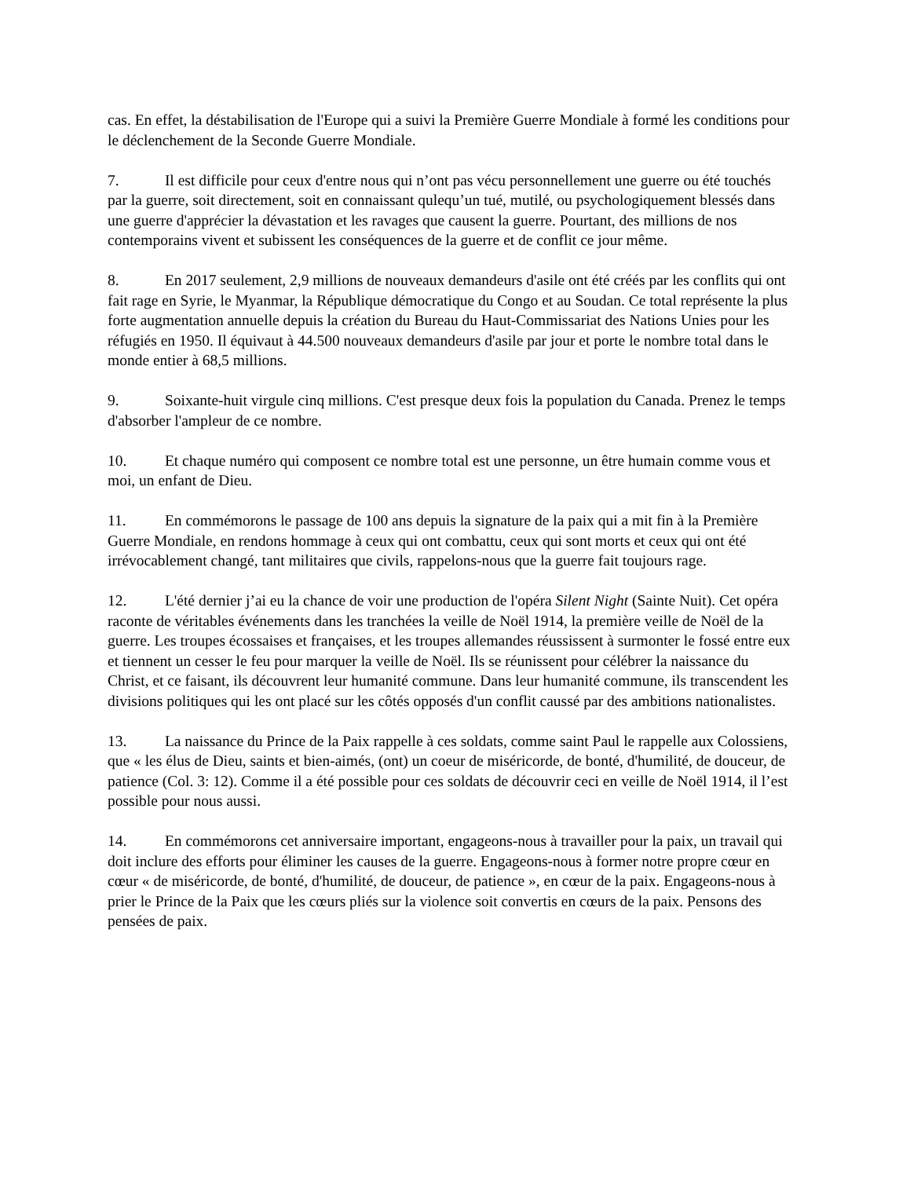cas. En effet, la déstabilisation de l'Europe qui a suivi la Première Guerre Mondiale à formé les conditions pour le déclenchement de la Seconde Guerre Mondiale.
7. Il est difficile pour ceux d'entre nous qui n’ont pas vécu personnellement une guerre ou été touchés par la guerre, soit directement, soit en connaissant qulequ’un tué, mutilé, ou psychologiquement blessés dans une guerre d'apprécier la dévastation et les ravages que causent la guerre. Pourtant, des millions de nos contemporains vivent et subissent les conséquences de la guerre et de conflit ce jour même.
8. En 2017 seulement, 2,9 millions de nouveaux demandeurs d'asile ont été créés par les conflits qui ont fait rage en Syrie, le Myanmar, la République démocratique du Congo et au Soudan. Ce total représente la plus forte augmentation annuelle depuis la création du Bureau du Haut-Commissariat des Nations Unies pour les réfugiés en 1950. Il équivaut à 44.500 nouveaux demandeurs d'asile par jour et porte le nombre total dans le monde entier à 68,5 millions.
9. Soixante-huit virgule cinq millions. C'est presque deux fois la population du Canada. Prenez le temps d'absorber l'ampleur de ce nombre.
10. Et chaque numéro qui composent ce nombre total est une personne, un être humain comme vous et moi, un enfant de Dieu.
11. En commémorons le passage de 100 ans depuis la signature de la paix qui a mit fin à la Première Guerre Mondiale, en rendons hommage à ceux qui ont combattu, ceux qui sont morts et ceux qui ont été irrévocablement changé, tant militaires que civils, rappelons-nous que la guerre fait toujours rage.
12. L'été dernier j’ai eu la chance de voir une production de l'opéra Silent Night (Sainte Nuit). Cet opéra raconte de véritables événements dans les tranchées la veille de Noël 1914, la première veille de Noël de la guerre. Les troupes écossaises et françaises, et les troupes allemandes réussissent à surmonter le fossé entre eux et tiennent un cesser le feu pour marquer la veille de Noël. Ils se réunissent pour célébrer la naissance du Christ, et ce faisant, ils découvrent leur humanité commune. Dans leur humanité commune, ils transcendent les divisions politiques qui les ont placé sur les côtés opposés d'un conflit caussé par des ambitions nationalistes.
13. La naissance du Prince de la Paix rappelle à ces soldats, comme saint Paul le rappelle aux Colossiens, que « les élus de Dieu, saints et bien-aimés, (ont) un coeur de miséricorde, de bonté, d'humilité, de douceur, de patience (Col. 3: 12). Comme il a été possible pour ces soldats de découvrir ceci en veille de Noël 1914, il l’est possible pour nous aussi.
14. En commémorons cet anniversaire important, engageons-nous à travailler pour la paix, un travail qui doit inclure des efforts pour éliminer les causes de la guerre. Engageons-nous à former notre propre cœur en cœur « de miséricorde, de bonté, d'humilité, de douceur, de patience », en cœur de la paix. Engageons-nous à prier le Prince de la Paix que les cœurs pliés sur la violence soit convertis en cœurs de la paix. Pensons des pensées de paix.